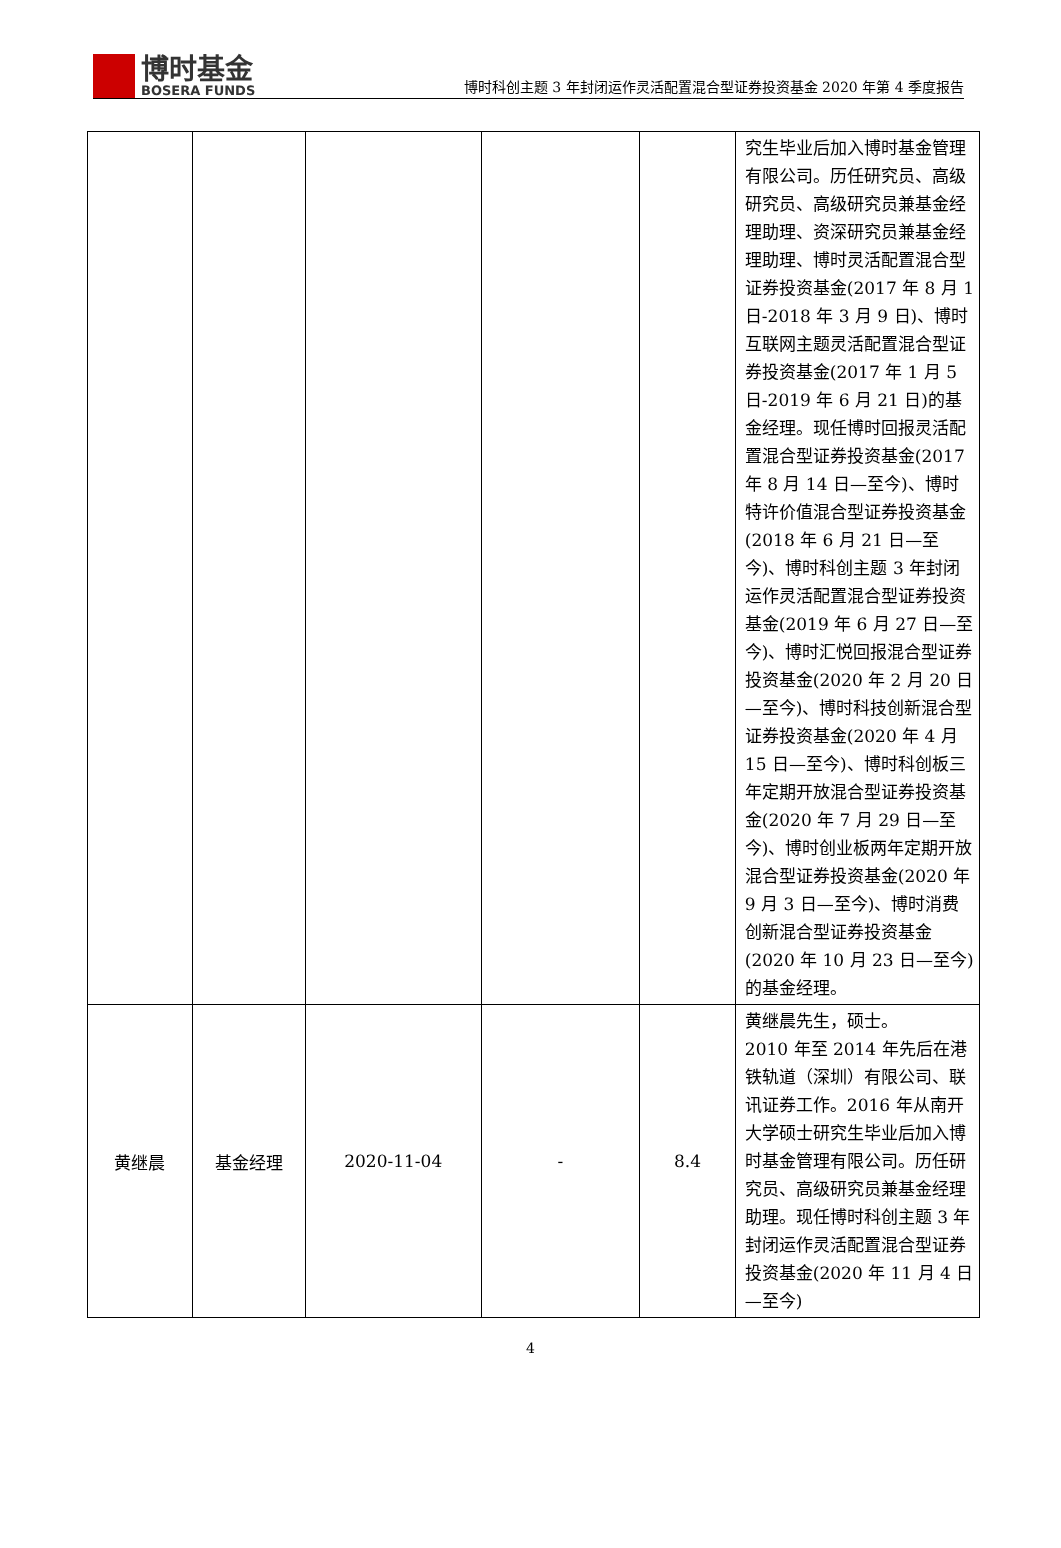博时基金
BOSERA FUNDS
博时科创主题 3 年封闭运作灵活配置混合型证券投资基金 2020 年第 4 季度报告
| | | | | | 究生毕业后加入博时基金管理有限公司。历任研究员、高级研究员、高级研究员兼基金经理助理、资深研究员兼基金经理助理、博时灵活配置混合型证券投资基金(2017 年 8 月 1 日-2018 年 3 月 9 日)、博时互联网主题灵活配置混合型证券投资基金(2017 年 1 月 5 日-2019 年 6 月 21 日)的基金经理。现任博时回报灵活配置混合型证券投资基金(2017 年 8 月 14 日—至今)、博时特许价值混合型证券投资基金(2018 年 6 月 21 日—至今)、博时科创主题 3 年封闭运作灵活配置混合型证券投资基金(2019 年 6 月 27 日—至今)、博时汇悦回报混合型证券投资基金(2020 年 2 月 20 日—至今)、博时科技创新混合型证券投资基金(2020 年 4 月 15 日—至今)、博时科创板三年定期开放混合型证券投资基金(2020 年 7 月 29 日—至今)、博时创业板两年定期开放混合型证券投资基金(2020 年 9 月 3 日—至今)、博时消费创新混合型证券投资基金(2020 年 10 月 23 日—至今)的基金经理。 |
| 黄继晨 | 基金经理 | 2020-11-04 | - | 8.4 | 黄继晨先生，硕士。 2010 年至 2014 年先后在港铁轨道（深圳）有限公司、联讯证券工作。2016 年从南开大学硕士研究生毕业后加入博时基金管理有限公司。历任研究员、高级研究员兼基金经理助理。现任博时科创主题 3 年封闭运作灵活配置混合型证券投资基金(2020 年 11 月 4 日—至今) |
4